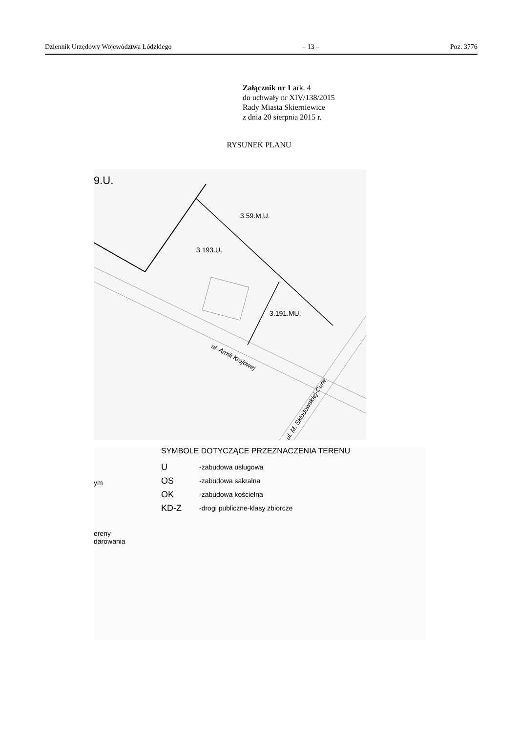Dziennik Urzędowy Województwa Łódzkiego – 13 – Poz. 3776
Załącznik nr 1 ark. 4
do uchwały nr XIV/138/2015
Rady Miasta Skierniewice
z dnia 20 sierpnia 2015 r.
RYSUNEK PLANU
9.U.
3.59.M,U.
3.193.U.
3.191.MU.
ul. Armii Krajowej
ul. M. Skłodowskiej-Curie
SYMBOLE DOTYCZĄCE PRZEZNACZENIA TERENU
U -zabudowa usługowa
OS -zabudowa sakralna
OK -zabudowa kościelna
KD-Z -drogi publiczne-klasy zbiorcze
ym
ereny
darowania